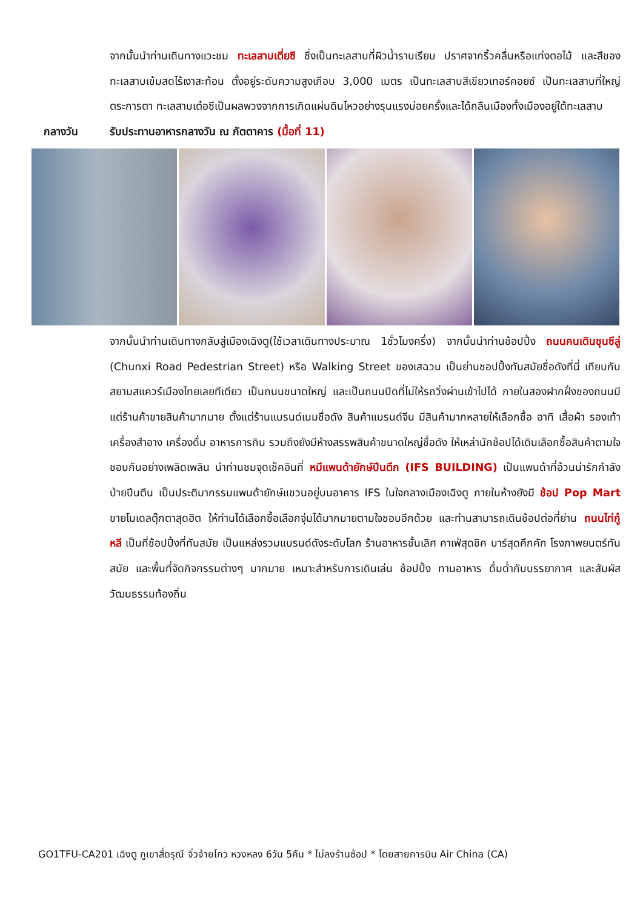จากนั้นนำท่านเดินทางแวะชม ทะเลสาบเตี่ยซี ซึ่งเป็นทะเลสาบที่ผิวน้ำราบเรียบ ปราศจากริ้วคลื่นหรือแท่งตอไม้ และสีของทะเลสาบเข้มสดไร้เงาสะท้อน ตั้งอยู่ระดับความสูงเกือบ 3,000 เมตร เป็นทะเลสาบสีเขียวเทอร์คอยซ์ เป็นทะเลสาบที่ใหญ่ตระการตา ทะเลสาบเต๋อซีเป็นผลพวงจากการเกิดแผ่นดินไหวอย่างรุนแรงบ่อยครั้งและได้กลืนเมืองทั้งเมืองอยู่ใต้ทะเลสาบ
กลางวัน รับประทานอาหารกลางวัน ณ ภัตตาคาร (มื้อที่ 11)
จากนั้นนำท่านเดินทางกลับสู่เมืองเฉิงตู(ใช้เวลาเดินทางประมาณ 1ชั่วโมงครึ่ง) จากนั้นนำท่านช้อปปิ้ง ถนนคนเดินชุนซีลู่ (Chunxi Road Pedestrian Street) หรือ Walking Street ของเสฉวน เป็นย่านชอปปิ้งทันสมัยชื่อดังที่นี่ เทียบกับสยามสแควร์เมืองไทยเลยทีเดียว เป็นถนนขนาดใหญ่ และเป็นถนนปิดที่ไม่ให้รถวิ่งผ่านเข้าไปได้ ภายในสองฝากฝั่งของถนนมีแต่ร้านค้าขายสินค้ามากมาย ตั้งแต่ร้านแบรนด์เนมชื่อดัง สินค้าแบรนด์จีน มีสินค้ามากหลายให้เลือกซื้อ อาทิ เสื้อผ้า รองเท้า เครื่องสำอาง เครื่องดื่ม อาหารการกิน รวมถึงยังมีห้างสรรพสินค้าขนาดใหญ่ชื่อดัง ให้เหล่านักช้อปได้เดินเลือกซื้อสินค้าตามใจชอบกันอย่างเพลิดเพลิน นำท่านชมจุดเช็คอินที่ หมีแพนด้ายักษ์ปีนตึก (IFS BUILDING) เป็นแพนด้าที่อ้วนน่ารักกำลังป่ายปีนตึน เป็นประติมากรรมแพนด้ายักษ์แขวนอยู่บนอาคาร IFS ในใจกลางเมืองเฉิงตู ภายในห้างยังมี ช้อป Pop Mart ขายโมเดลตุ๊กตาสุดฮิต ให้ท่านได้เลือกซื้อเลือกจุ่มได้มากมายตามใจชอบอีกด้วย และท่านสามารถเดินช้อปต่อที่ย่าน ถนนไท่กู๋หลี เป็นที่ช้อปปิ้งที่ทันสมัย เป็นแหล่งรวมแบรนด์ดังระดับโลก ร้านอาหารชั้นเลิศ คาเฟ่สุดชิค บาร์สุดคึกคัก โรงภาพยนตร์ทันสมัย และพื้นที่จัดกิจกรรมต่างๆ มากมาย เหมาะสำหรับการเดินเล่น ช้อปปิ้ง ทานอาหาร ดื่มด่ำกับบรรยากาศ และสัมผัสวัฒนธรรมท้องถิ่น
GO1TFU-CA201 เฉิงตู ภูเขาสี่ดรุณี จิ่วจ้ายโกว หวงหลง 6วัน 5คืน * ไม่ลงร้านช้อป * โดยสายการบิน Air China (CA)